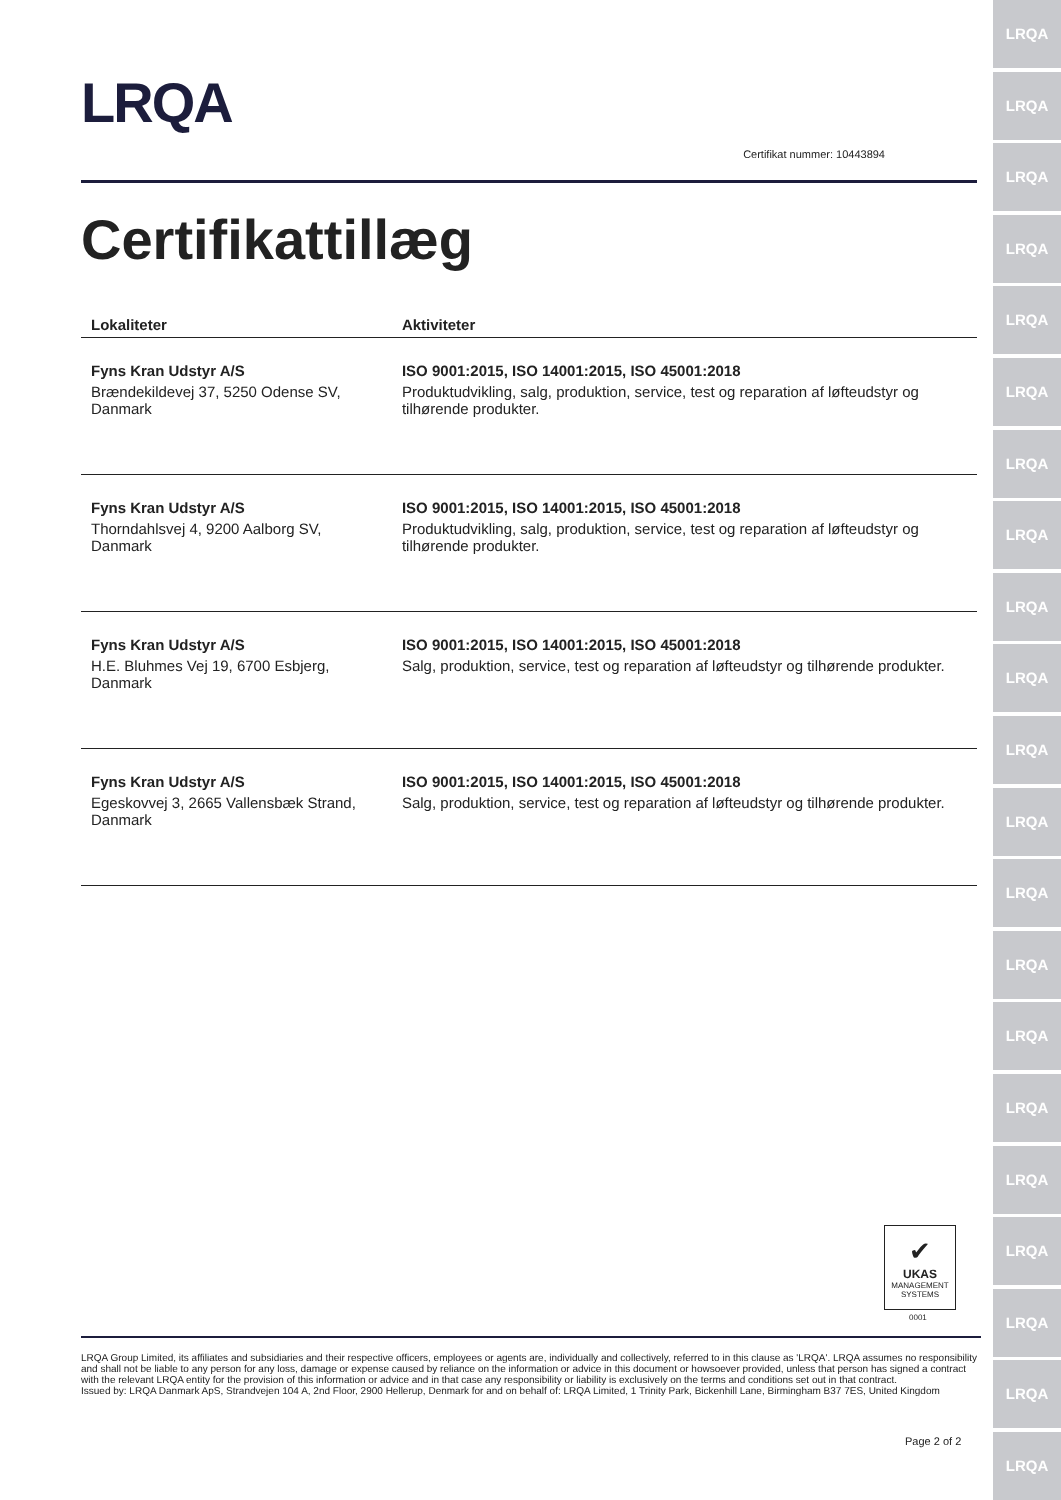LRQA
Certifikat nummer: 10443894
Certifikattillæg
| Lokaliteter | Aktiviteter |
| --- | --- |
| Fyns Kran Udstyr A/S Brændekildevej 37, 5250 Odense SV, Danmark | ISO 9001:2015, ISO 14001:2015, ISO 45001:2018 Produktudvikling, salg, produktion, service, test og reparation af løfteudstyr og tilhørende produkter. |
| Fyns Kran Udstyr A/S Thorndahlsvej 4, 9200 Aalborg SV, Danmark | ISO 9001:2015, ISO 14001:2015, ISO 45001:2018 Produktudvikling, salg, produktion, service, test og reparation af løfteudstyr og tilhørende produkter. |
| Fyns Kran Udstyr A/S H.E. Bluhmes Vej 19, 6700 Esbjerg, Danmark | ISO 9001:2015, ISO 14001:2015, ISO 45001:2018 Salg, produktion, service, test og reparation af løfteudstyr og tilhørende produkter. |
| Fyns Kran Udstyr A/S Egeskovvej 3, 2665 Vallensbæk Strand, Danmark | ISO 9001:2015, ISO 14001:2015, ISO 45001:2018 Salg, produktion, service, test og reparation af løfteudstyr og tilhørende produkter. |
✔
UKAS
MANAGEMENT
SYSTEMS
0001
LRQA Group Limited, its affiliates and subsidiaries and their respective officers, employees or agents are, individually and collectively, referred to in this clause as 'LRQA'. LRQA assumes no responsibility and shall not be liable to any person for any loss, damage or expense caused by reliance on the information or advice in this document or howsoever provided, unless that person has signed a contract with the relevant LRQA entity for the provision of this information or advice and in that case any responsibility or liability is exclusively on the terms and conditions set out in that contract.
Issued by: LRQA Danmark ApS, Strandvejen 104 A, 2nd Floor, 2900 Hellerup, Denmark for and on behalf of: LRQA Limited, 1 Trinity Park, Bickenhill Lane, Birmingham B37 7ES, United Kingdom
Page 2 of 2
LRQA
LRQA
LRQA
LRQA
LRQA
LRQA
LRQA
LRQA
LRQA
LRQA
LRQA
LRQA
LRQA
LRQA
LRQA
LRQA
LRQA
LRQA
LRQA
LRQA
LRQA